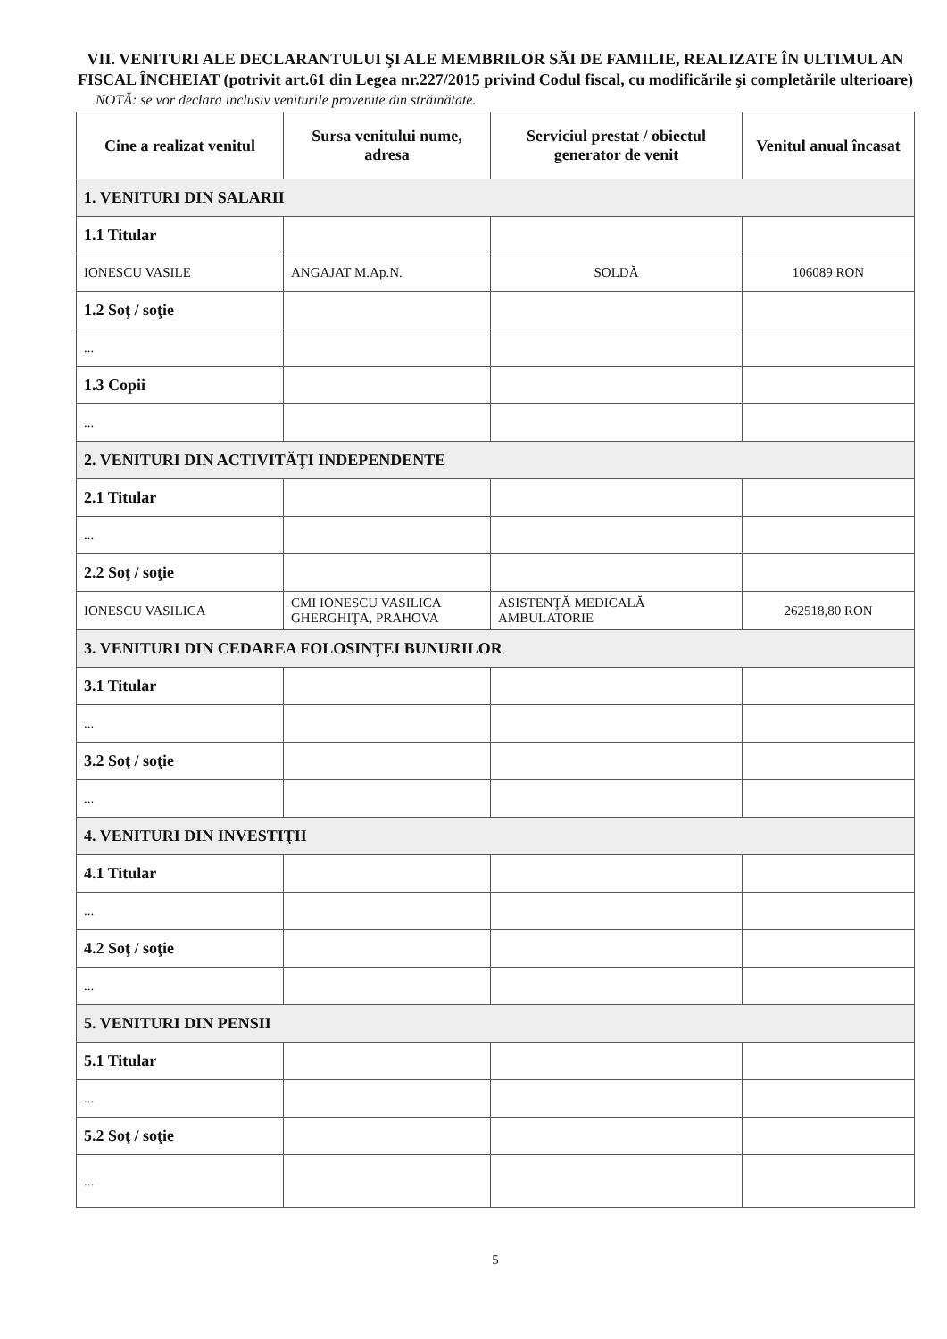VII. VENITURI ALE DECLARANTULUI ŞI ALE MEMBRILOR SĂI DE FAMILIE, REALIZATE ÎN ULTIMUL AN FISCAL ÎNCHEIAT (potrivit art.61 din Legea nr.227/2015 privind Codul fiscal, cu modificările şi completările ulterioare)
NOTĂ: se vor declara inclusiv veniturile provenite din străinătate.
| Cine a realizat venitul | Sursa venitului nume, adresa | Serviciul prestat / obiectul generator de venit | Venitul anual încasat |
| --- | --- | --- | --- |
| 1. VENITURI DIN SALARII | | | |
| 1.1 Titular | | | |
| IONESCU VASILE | ANGAJAT M.Ap.N. | SOLDĂ | 106089 RON |
| 1.2 Soţ / soţie | | | |
| ... | | | |
| 1.3 Copii | | | |
| ... | | | |
| 2. VENITURI DIN ACTIVITĂŢI INDEPENDENTE | | | |
| 2.1 Titular | | | |
| ... | | | |
| 2.2 Soţ / soţie | | | |
| IONESCU VASILICA | CMI IONESCU VASILICA GHERGHIŢA, PRAHOVA | ASISTENŢĂ MEDICALĂ AMBULATORIE | 262518,80 RON |
| 3. VENITURI DIN CEDAREA FOLOSINŢEI BUNURILOR | | | |
| 3.1 Titular | | | |
| ... | | | |
| 3.2 Soţ / soţie | | | |
| ... | | | |
| 4. VENITURI DIN INVESTIŢII | | | |
| 4.1 Titular | | | |
| ... | | | |
| 4.2 Soţ / soţie | | | |
| ... | | | |
| 5. VENITURI DIN PENSII | | | |
| 5.1 Titular | | | |
| ... | | | |
| 5.2 Soţ / soţie | | | |
| ... | | | |
5